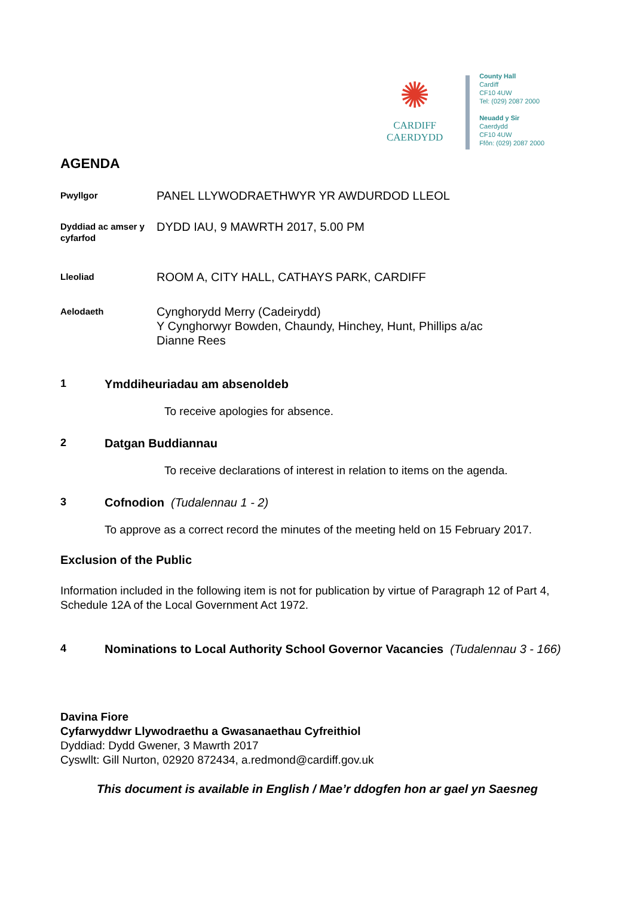✺
CARDIFF
CAERDYDD
County Hall
Cardiff
CF10 4UW
Tel: (029) 2087 2000
Neuadd y Sir
Caerdydd
CF10 4UW
Ffôn: (029) 2087 2000
AGENDA
Pwyllgor
PANEL LLYWODRAETHWYR YR AWDURDOD LLEOL
Dyddiad ac amser y cyfarfod
DYDD IAU, 9 MAWRTH 2017, 5.00 PM
Lleoliad
ROOM A, CITY HALL, CATHAYS PARK, CARDIFF
Aelodaeth
Cynghorydd Merry (Cadeirydd)
Y Cynghorwyr Bowden, Chaundy, Hinchey, Hunt, Phillips a/ac
Dianne Rees
1 Ymddiheuriadau am absenoldeb
To receive apologies for absence.
2 Datgan Buddiannau
To receive declarations of interest in relation to items on the agenda.
3 Cofnodion (Tudalennau 1 - 2)
To approve as a correct record the minutes of the meeting held on 15 February 2017.
Exclusion of the Public
Information included in the following item is not for publication by virtue of Paragraph 12 of Part 4, Schedule 12A of the Local Government Act 1972.
4 Nominations to Local Authority School Governor Vacancies (Tudalennau 3 - 166)
Davina Fiore
Cyfarwyddwr Llywodraethu a Gwasanaethau Cyfreithiol
Dyddiad: Dydd Gwener, 3 Mawrth 2017
Cyswllt: Gill Nurton, 02920 872434, a.redmond@cardiff.gov.uk
This document is available in English / Mae’r ddogfen hon ar gael yn Saesneg